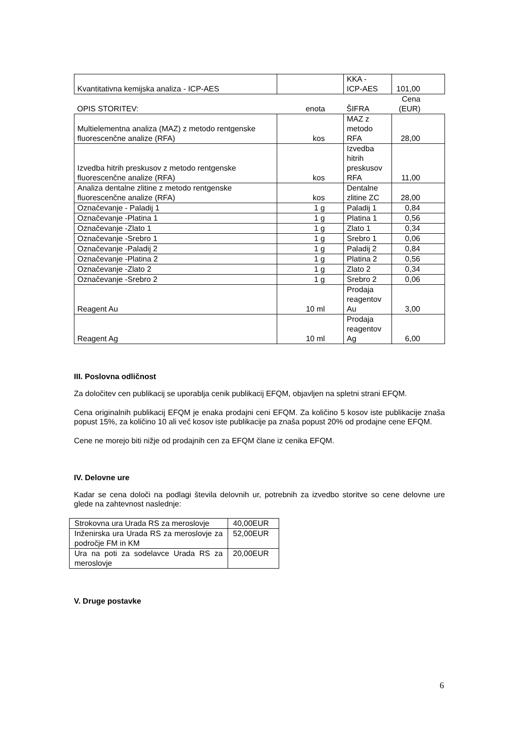| Kvantitativna kemijska analiza - ICP-AES | | KKA - ICP-AES | 101,00 |
| OPIS STORITEV: | enota | ŠIFRA | Cena (EUR) |
| Multielementna analiza (MAZ) z metodo rentgenske fluorescenčne analize (RFA) | kos | MAZ z metodo RFA | 28,00 |
| Izvedba hitrih preskusov z metodo rentgenske fluorescenčne analize (RFA) | kos | Izvedba hitrih preskusov RFA | 11,00 |
| Analiza dentalne zlitine z metodo rentgenske fluorescenčne analize (RFA) | kos | Dentalne zlitine ZC | 28,00 |
| Označevanje - Paladij 1 | 1 g | Paladij 1 | 0,84 |
| Označevanje -Platina 1 | 1 g | Platina 1 | 0,56 |
| Označevanje -Zlato 1 | 1 g | Zlato 1 | 0,34 |
| Označevanje -Srebro 1 | 1 g | Srebro 1 | 0,06 |
| Označevanje -Paladij 2 | 1 g | Paladij 2 | 0,84 |
| Označevanje -Platina 2 | 1 g | Platina 2 | 0,56 |
| Označevanje -Zlato 2 | 1 g | Zlato 2 | 0,34 |
| Označevanje -Srebro 2 | 1 g | Srebro 2 | 0,06 |
| Reagent Au | 10 ml | Prodaja reagentov Au | 3,00 |
| Reagent Ag | 10 ml | Prodaja reagentov Ag | 6,00 |
III. Poslovna odličnost
Za določitev cen publikacij se uporablja cenik publikacij EFQM, objavljen na spletni strani EFQM.
Cena originalnih publikacij EFQM je enaka prodajni ceni EFQM. Za količino 5 kosov iste publikacije znaša popust 15%, za količino 10 ali več kosov iste publikacije pa znaša popust 20% od prodajne cene EFQM.
Cene ne morejo biti nižje od prodajnih cen za EFQM člane iz cenika EFQM.
IV. Delovne ure
Kadar se cena določi na podlagi števila delovnih ur, potrebnih za izvedbo storitve so cene delovne ure glede na zahtevnost naslednje:
| Strokovna ura Urada RS za meroslovje | 40,00EUR |
| Inženirska ura Urada RS za meroslovje za področje FM in KM | 52,00EUR |
| Ura na poti za sodelavce Urada RS za meroslovje | 20,00EUR |
V. Druge postavke
6